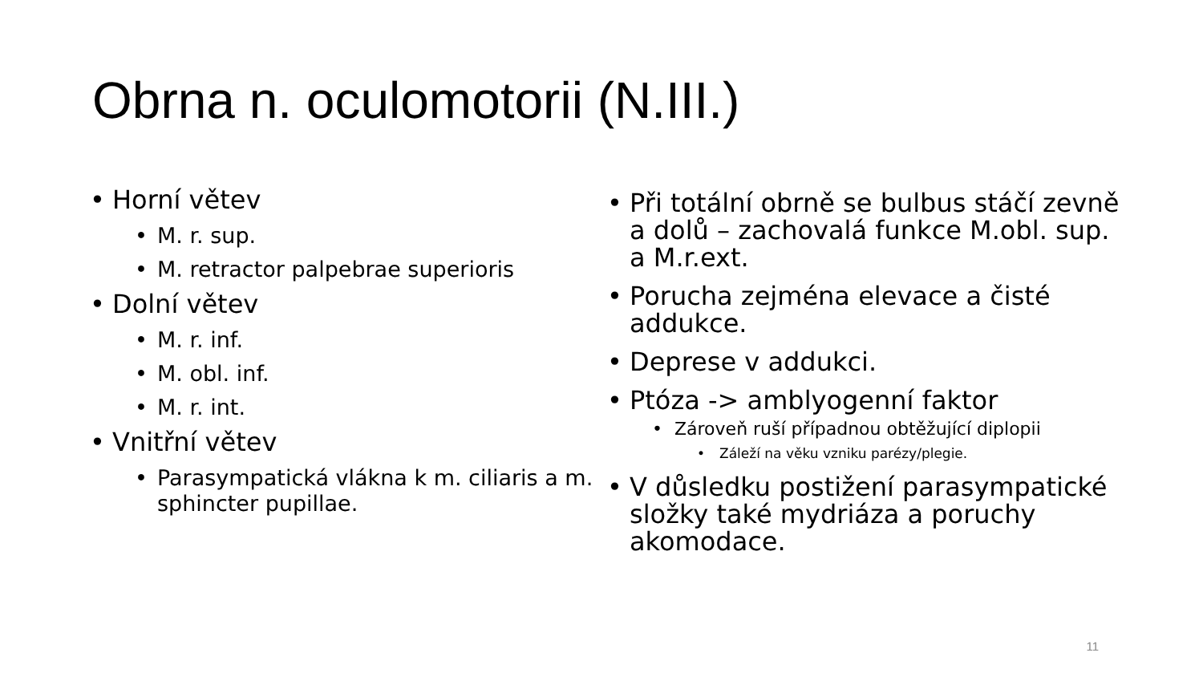Obrna n. oculomotorii (N.III.)
• Horní větev
• M. r. sup.
• M. retractor palpebrae superioris
• Dolní větev
• M. r. inf.
• M. obl. inf.
• M. r. int.
• Vnitřní větev
• Parasympatická vlákna k m. ciliaris a m. sphincter pupillae.
• Při totální obrně se bulbus stáčí zevně a dolů – zachovalá funkce M.obl. sup. a M.r.ext.
• Porucha zejména elevace a čisté addukce.
• Deprese v addukci.
• Ptóza -> amblyogenní faktor
• Zároveň ruší případnou obtěžující diplopii
• Záleží na věku vzniku parézy/plegie.
• V důsledku postižení parasympatické složky také mydriáza a poruchy akomodace.
11